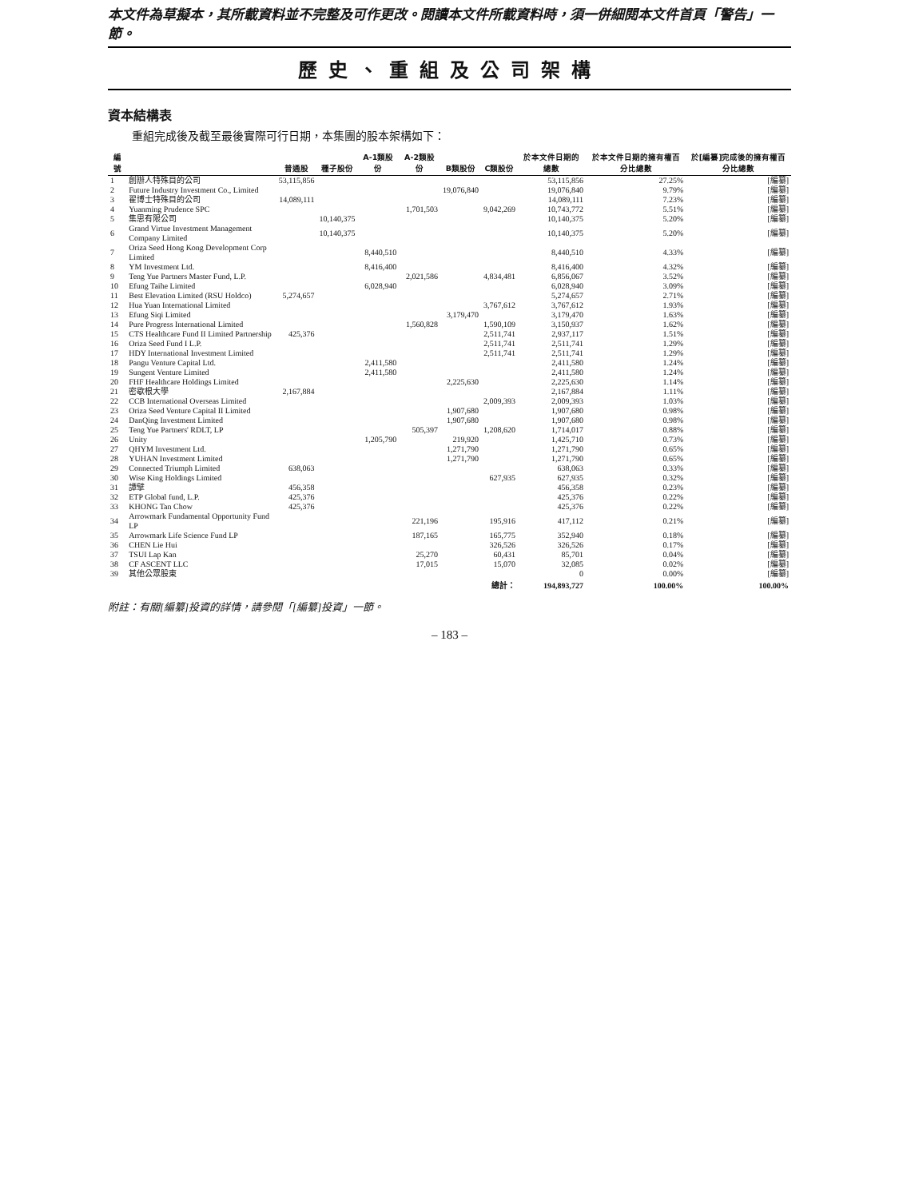本文件為草擬本，其所載資料並不完整及可作更改。閱讀本文件所載資料時，須一併細閱本文件首頁「警告」一節。
歷史、重組及公司架構
資本結構表
重組完成後及截至最後實際可行日期，本集團的股本架構如下：
| 編號 | | 普通股 | 種子股份 | A-1類股份 | A-2類股份 | B類股份 | C類股份 | 於本文件日期的總數 | 於本文件日期的擁有權百分比總數 | 於[編纂]完成後的擁有權百分比總數 |
| --- | --- | --- | --- | --- | --- | --- | --- | --- | --- | --- |
| 1 | 創辦人特殊目的公司 | 53,115,856 | | | | | | 53,115,856 | 27.25% | [編纂] |
| 2 | Future Industry Investment Co., Limited | | | | | 19,076,840 | | 19,076,840 | 9.79% | [編纂] |
| 3 | 翟博士特殊目的公司 | 14,089,111 | | | | | | 14,089,111 | 7.23% | [編纂] |
| 4 | Yuanming Prudence SPC | | | | 1,701,503 | | 9,042,269 | 10,743,772 | 5.51% | [編纂] |
| 5 | 集思有限公司 | | 10,140,375 | | | | | 10,140,375 | 5.20% | [編纂] |
| 6 | Grand Virtue Investment Management Company Limited | | 10,140,375 | | | | | 10,140,375 | 5.20% | [編纂] |
| 7 | Oriza Seed Hong Kong Development Corp Limited | | | 8,440,510 | | | | 8,440,510 | 4.33% | [編纂] |
| 8 | YM Investment Ltd. | | | 8,416,400 | | | | 8,416,400 | 4.32% | [編纂] |
| 9 | Teng Yue Partners Master Fund, L.P. | | | | 2,021,586 | | 4,834,481 | 6,856,067 | 3.52% | [編纂] |
| 10 | Efung Taihe Limited | | | 6,028,940 | | | | 6,028,940 | 3.09% | [編纂] |
| 11 | Best Elevation Limited (RSU Holdco) | 5,274,657 | | | | | | 5,274,657 | 2.71% | [編纂] |
| 12 | Hua Yuan International Limited | | | | | | 3,767,612 | 3,767,612 | 1.93% | [編纂] |
| 13 | Efung Siqi Limited | | | | | 3,179,470 | | 3,179,470 | 1.63% | [編纂] |
| 14 | Pure Progress International Limited | | | | 1,560,828 | | 1,590,109 | 3,150,937 | 1.62% | [編纂] |
| 15 | CTS Healthcare Fund II Limited Partnership | 425,376 | | | | | 2,511,741 | 2,937,117 | 1.51% | [編纂] |
| 16 | Oriza Seed Fund I L.P. | | | | | | 2,511,741 | 2,511,741 | 1.29% | [編纂] |
| 17 | HDY International Investment Limited | | | | | | 2,511,741 | 2,511,741 | 1.29% | [編纂] |
| 18 | Pangu Venture Capital Ltd. | | | 2,411,580 | | | | 2,411,580 | 1.24% | [編纂] |
| 19 | Sungent Venture Limited | | | 2,411,580 | | | | 2,411,580 | 1.24% | [編纂] |
| 20 | FHF Healthcare Holdings Limited | | | | | 2,225,630 | | 2,225,630 | 1.14% | [編纂] |
| 21 | 密歇根大學 | 2,167,884 | | | | | | 2,167,884 | 1.11% | [編纂] |
| 22 | CCB International Overseas Limited | | | | | | 2,009,393 | 2,009,393 | 1.03% | [編纂] |
| 23 | Oriza Seed Venture Capital II Limited | | | | | 1,907,680 | | 1,907,680 | 0.98% | [編纂] |
| 24 | DanQing Investment Limited | | | | | 1,907,680 | | 1,907,680 | 0.98% | [編纂] |
| 25 | Teng Yue Partners' RDLT, LP | | | | 505,397 | | 1,208,620 | 1,714,017 | 0.88% | [編纂] |
| 26 | Unity | | | 1,205,790 | | 219,920 | | 1,425,710 | 0.73% | [編纂] |
| 27 | QHYM Investment Ltd. | | | | | 1,271,790 | | 1,271,790 | 0.65% | [編纂] |
| 28 | YUHAN Investment Limited | | | | | 1,271,790 | | 1,271,790 | 0.65% | [編纂] |
| 29 | Connected Triumph Limited | 638,063 | | | | | | 638,063 | 0.33% | [編纂] |
| 30 | Wise King Holdings Limited | | | | | | 627,935 | 627,935 | 0.32% | [編纂] |
| 31 | 譚擘 | 456,358 | | | | | | 456,358 | 0.23% | [編纂] |
| 32 | ETP Global fund, L.P. | 425,376 | | | | | | 425,376 | 0.22% | [編纂] |
| 33 | KHONG Tan Chow | 425,376 | | | | | | 425,376 | 0.22% | [編纂] |
| 34 | Arrowmark Fundamental Opportunity Fund LP | | | | 221,196 | | 195,916 | 417,112 | 0.21% | [編纂] |
| 35 | Arrowmark Life Science Fund LP | | | | 187,165 | | 165,775 | 352,940 | 0.18% | [編纂] |
| 36 | CHEN Lie Hui | | | | | | 326,526 | 326,526 | 0.17% | [編纂] |
| 37 | TSUI Lap Kan | | | | 25,270 | | 60,431 | 85,701 | 0.04% | [編纂] |
| 38 | CF ASCENT LLC | | | | 17,015 | | 15,070 | 32,085 | 0.02% | [編纂] |
| 39 | 其他公眾股東 | | | | | | | 0 | 0.00% | [編纂] |
| | | | | | | | 總計： | 194,893,727 | 100.00% | 100.00% |
附註：有關[編纂]投資的詳情，請參閱「[編纂]投資」一節。
– 183 –